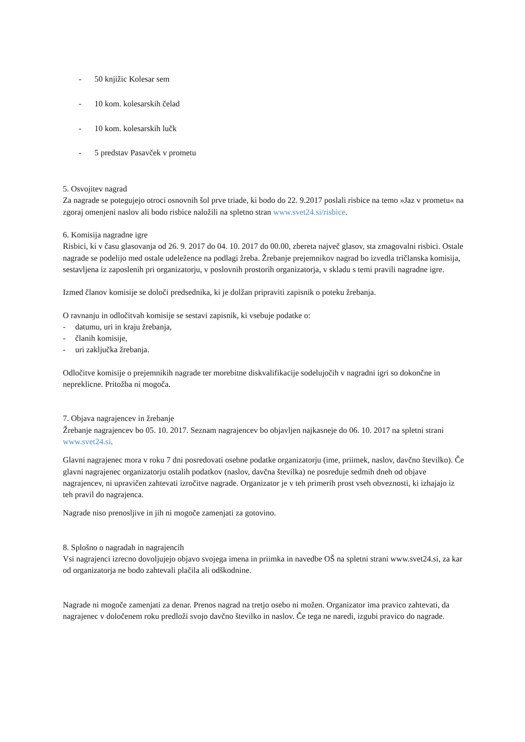- 50 knjižic Kolesar sem
- 10 kom. kolesarskih čelad
- 10 kom. kolesarskih lučk
- 5 predstav Pasavček v prometu
5. Osvojitev nagrad
Za nagrade se potegujejo otroci osnovnih šol prve triade, ki bodo do 22. 9.2017 poslali risbice na temo »Jaz v prometu« na zgoraj omenjeni naslov ali bodo risbice naložili na spletno stran www.svet24.si/risbice.
6. Komisija nagradne igre
Risbici, ki v času glasovanja od 26. 9. 2017 do 04. 10. 2017 do 00.00, zbereta največ glasov, sta zmagovalni risbici. Ostale nagrade se podelijo med ostale udeležence na podlagi žreba. Žrebanje prejemnikov nagrad bo izvedla tričlanska komisija, sestavljena iz zaposlenih pri organizatorju, v poslovnih prostorih organizatorja, v skladu s temi pravili nagradne igre.
Izmed članov komisije se določi predsednika, ki je dolžan pripraviti zapisnik o poteku žrebanja.
O ravnanju in odločitvah komisije se sestavi zapisnik, ki vsebuje podatke o:
- datumu, uri in kraju žrebanja,
- članih komisije,
- uri zaključka žrebanja.
Odločitve komisije o prejemnikih nagrade ter morebitne diskvalifikacije sodelujočih v nagradni igri so dokončne in nepreklicne. Pritožba ni mogoča.
7. Objava nagrajencev in žrebanje
Žrebanje nagrajencev bo 05. 10. 2017. Seznam nagrajencev bo objavljen najkasneje do 06. 10. 2017 na spletni strani www.svet24.si.
Glavni nagrajenec mora v roku 7 dni posredovati osebne podatke organizatorju (ime, priimek, naslov, davčno številko). Če glavni nagrajenec organizatorju ostalih podatkov (naslov, davčna številka) ne posreduje sedmih dneh od objave nagrajencev, ni upravičen zahtevati izročitve nagrade. Organizator je v teh primerih prost vseh obveznosti, ki izhajajo iz teh pravil do nagrajenca.
Nagrade niso prenosljive in jih ni mogoče zamenjati za gotovino.
8. Splošno o nagradah in nagrajencih
Vsi nagrajenci izrecno dovoljujejo objavo svojega imena in priimka in navedbe OŠ na spletni strani www.svet24.si, za kar od organizatorja ne bodo zahtevali plačila ali odškodnine.
Nagrade ni mogoče zamenjati za denar. Prenos nagrad na tretjo osebo ni možen. Organizator ima pravico zahtevati, da nagrajenec v določenem roku predloži svojo davčno številko in naslov. Če tega ne naredi, izgubi pravico do nagrade.